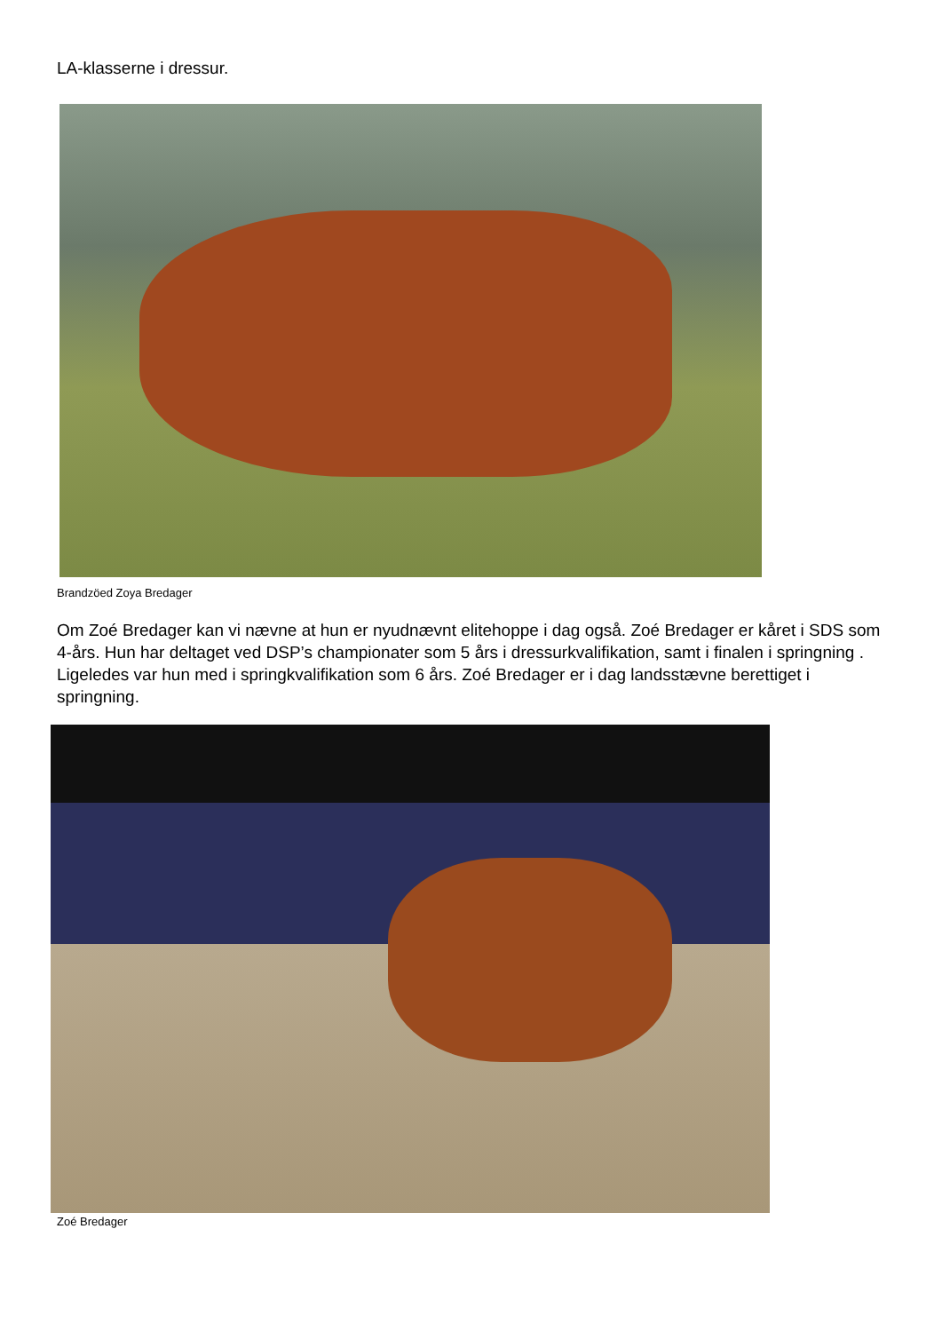LA-klasserne i dressur.
Brandzöed Zoya Bredager
Om Zoé Bredager kan vi nævne at hun er nyudnævnt elitehoppe i dag også. Zoé Bredager er kåret i SDS som 4-års. Hun har deltaget ved DSP’s championater som 5 års i dressurkvalifikation, samt i finalen i springning . Ligeledes var hun med i springkvalifikation som 6 års. Zoé Bredager er i dag landsstævne berettiget i springning.
Zoé Bredager